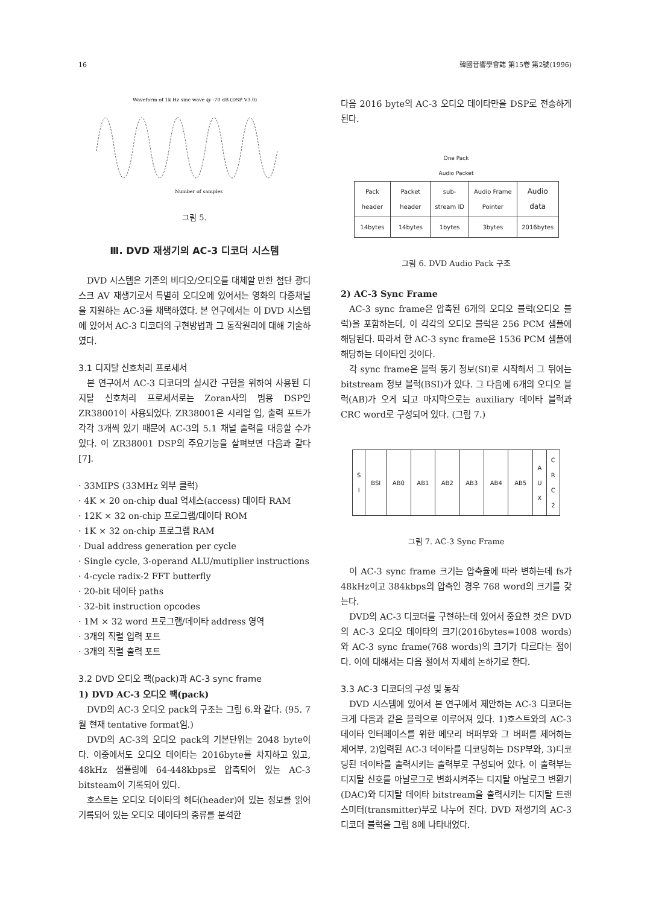16 韓國音響學會誌 第15卷 第2號(1996)
Waveform of 1k Hz sinc wave @ -70 dB (DSP V3.0)
Number of samples
그림 5.
Ⅲ. DVD 재생기의 AC-3 디코더 시스템
DVD 시스템은 기존의 비디오/오디오를 대체할 만한 첨단 광디스크 AV 재생기로서 특별히 오디오에 있어서는 영화의 다중채널을 지원하는 AC-3를 채택하였다. 본 연구에서는 이 DVD 시스템에 있어서 AC-3 디코더의 구현방법과 그 동작원리에 대해 기술하였다.
3.1 디지탈 신호처리 프로세서
본 연구에서 AC-3 디코더의 실시간 구현을 위하여 사용된 디지탈 신호처리 프로세서로는 Zoran사의 범용 DSP인 ZR38001이 사용되었다. ZR38001은 시리얼 입, 출력 포트가 각각 3개씩 있기 때문에 AC-3의 5.1 채널 출력을 대응할 수가 있다. 이 ZR38001 DSP의 주요기능을 살펴보면 다음과 같다[7].
· 33MIPS (33MHz 외부 클럭)
· 4K × 20 on-chip dual 억세스(access) 데이타 RAM
· 12K × 32 on-chip 프로그램/데이타 ROM
· 1K × 32 on-chip 프로그램 RAM
· Dual address generation per cycle
· Single cycle, 3-operand ALU/mutiplier instructions
· 4-cycle radix-2 FFT butterfly
· 20-bit 데이타 paths
· 32-bit instruction opcodes
· 1M × 32 word 프로그램/데이타 address 영역
· 3개의 직렬 입력 포트
· 3개의 직렬 출력 포트
3.2 DVD 오디오 팩(pack)과 AC-3 sync frame
1) DVD AC-3 오디오 팩(pack)
DVD의 AC-3 오디오 pack의 구조는 그림 6.와 같다. (95. 7월 현재 tentative format임.)
DVD의 AC-3의 오디오 pack의 기본단위는 2048 byte이다. 이중에서도 오디오 데이타는 2016byte를 차지하고 있고, 48kHz 샘플링에 64-448kbps로 압축되어 있는 AC-3 bitsteam이 기록되어 있다.
호스트는 오디오 데이타의 헤더(header)에 있는 정보를 읽어 기록되어 있는 오디오 데이타의 종류를 분석한
다음 2016 byte의 AC-3 오디오 데이타만을 DSP로 전송하게 된다.
One Pack
Audio Packet
| Pack header | Packet header | sub-stream ID | Audio Frame Pointer | Audio data |
| 14bytes | 14bytes | 1bytes | 3bytes | 2016bytes |
그림 6. DVD Audio Pack 구조
2) AC-3 Sync Frame
AC-3 sync frame은 압축된 6개의 오디오 블럭(오디오 블럭)을 포함하는데, 이 각각의 오디오 블럭은 256 PCM 샘플에 해당된다. 따라서 한 AC-3 sync frame은 1536 PCM 샘플에 해당하는 데이타인 것이다.
각 sync frame은 블럭 동기 정보(SI)로 시작해서 그 뒤에는 bitstream 정보 블럭(BSI)가 있다. 그 다음에 6개의 오디오 블럭(AB)가 오게 되고 마지막으로는 auxiliary 데이타 블럭과 CRC word로 구성되어 있다. (그림 7.)
| S I | BSI | AB0 | AB1 | AB2 | AB3 | AB4 | AB5 | A U X | C R C 2 |
그림 7. AC-3 Sync Frame
이 AC-3 sync frame 크기는 압축율에 따라 변하는데 fs가 48kHz이고 384kbps의 압축인 경우 768 word의 크기를 갖는다.
DVD의 AC-3 디코더를 구현하는데 있어서 중요한 것은 DVD의 AC-3 오디오 데이타의 크기(2016bytes=1008 words)와 AC-3 sync frame(768 words)의 크기가 다르다는 점이다. 이에 대해서는 다음 절에서 자세히 논하기로 한다.
3.3 AC-3 디코더의 구성 및 동작
DVD 시스템에 있어서 본 연구에서 제안하는 AC-3 디코더는 크게 다음과 같은 블럭으로 이루어져 있다. 1)호스트와의 AC-3 데이타 인터페이스를 위한 메모리 버퍼부와 그 버퍼를 제어하는 제어부, 2)입력된 AC-3 데이타를 디코딩하는 DSP부와, 3)디코딩된 데이타를 출력시키는 출력부로 구성되어 있다. 이 출력부는 디지탈 신호를 아날로그로 변화시켜주는 디지탈 아날로그 변환기 (DAC)와 디지탈 데이타 bitstream을 출력시키는 디지탈 트랜스미터(transmitter)부로 나누어 진다. DVD 재생기의 AC-3 디코더 블럭을 그림 8에 나타내었다.